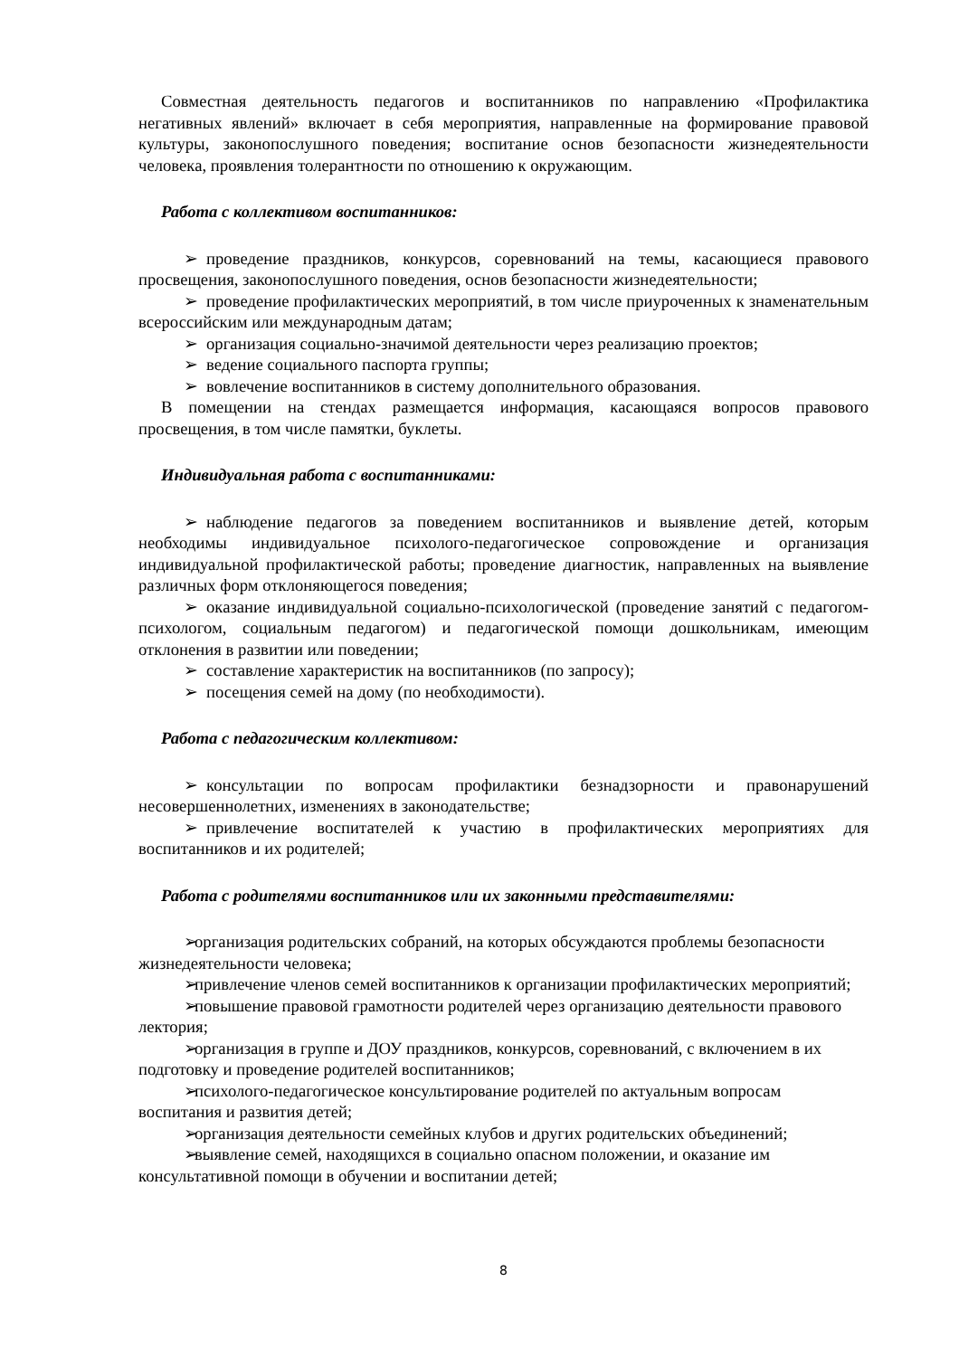Совместная деятельность педагогов и воспитанников по направлению «Профилактика негативных явлений» включает в себя мероприятия, направленные на формирование правовой культуры, законопослушного поведения; воспитание основ безопасности жизнедеятельности человека, проявления толерантности по отношению к окружающим.
Работа с коллективом воспитанников:
➢ проведение праздников, конкурсов, соревнований на темы, касающиеся правового просвещения, законопослушного поведения, основ безопасности жизнедеятельности;
➢ проведение профилактических мероприятий, в том числе приуроченных к знаменательным всероссийским или международным датам;
➢ организация социально-значимой деятельности через реализацию проектов;
➢ ведение социального паспорта группы;
➢ вовлечение воспитанников в систему дополнительного образования.
В помещении на стендах размещается информация, касающаяся вопросов правового просвещения, в том числе памятки, буклеты.
Индивидуальная работа с воспитанниками:
➢ наблюдение педагогов за поведением воспитанников и выявление детей, которым необходимы индивидуальное психолого-педагогическое сопровождение и организация индивидуальной профилактической работы; проведение диагностик, направленных на выявление различных форм отклоняющегося поведения;
➢ оказание индивидуальной социально-психологической (проведение занятий с педагогом-психологом, социальным педагогом) и педагогической помощи дошкольникам, имеющим отклонения в развитии или поведении;
➢ составление характеристик на воспитанников (по запросу);
➢ посещения семей на дому (по необходимости).
Работа с педагогическим коллективом:
➢ консультации по вопросам профилактики безнадзорности и правонарушений несовершеннолетних, изменениях в законодательстве;
➢ привлечение воспитателей к участию в профилактических мероприятиях для воспитанников и их родителей;
Работа с родителями воспитанников или их законными представителями:
➢ организация родительских собраний, на которых обсуждаются проблемы безопасности жизнедеятельности человека;
➢ привлечение членов семей воспитанников к организации профилактических мероприятий;
➢ повышение правовой грамотности родителей через организацию деятельности правового лектория;
➢ организация в группе и ДОУ праздников, конкурсов, соревнований, с включением в их подготовку и проведение родителей воспитанников;
➢ психолого-педагогическое консультирование родителей по актуальным вопросам воспитания и развития детей;
➢ организация деятельности семейных клубов и других родительских объединений;
➢ выявление семей, находящихся в социально опасном положении, и оказание им консультативной помощи в обучении и воспитании детей;
8